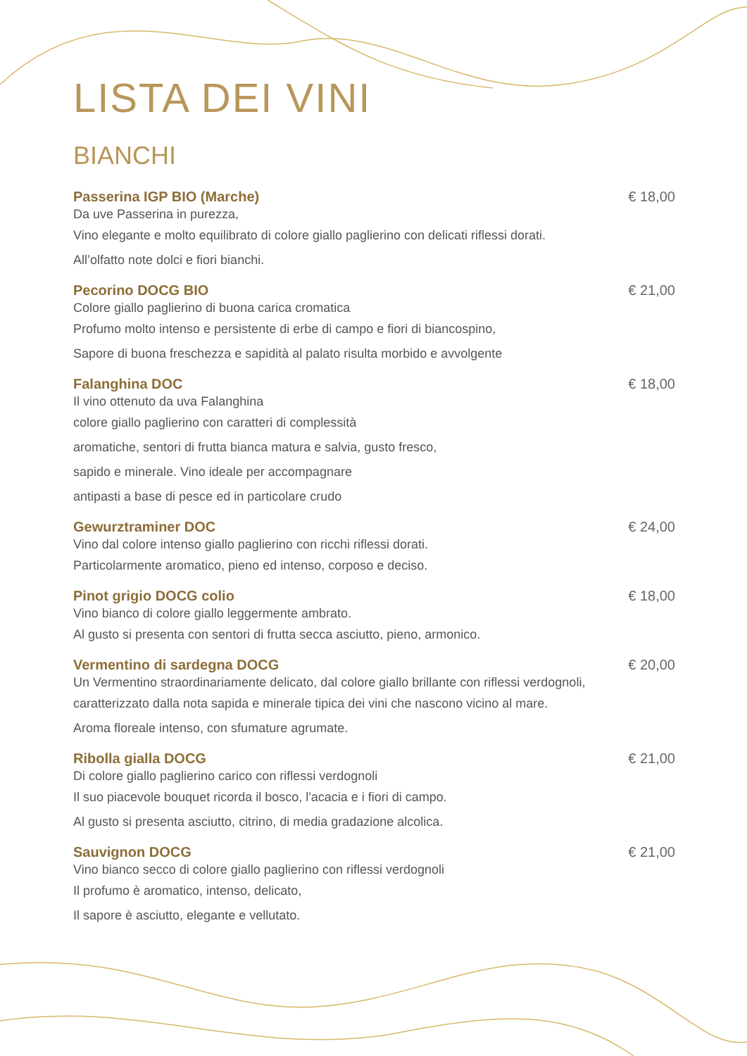LISTA DEI VINI
BIANCHI
Passerina IGP BIO (Marche) € 18,00
Da uve Passerina in purezza,
Vino elegante e molto equilibrato di colore giallo paglierino con delicati riflessi dorati.
All’olfatto note dolci e fiori bianchi.
Pecorino DOCG BIO € 21,00
Colore giallo paglierino di buona carica cromatica
Profumo molto intenso e persistente di erbe di campo e fiori di biancospino,
Sapore di buona freschezza e sapidità al palato risulta morbido e avvolgente
Falanghina DOC € 18,00
Il vino ottenuto da uva Falanghina
colore giallo paglierino con caratteri di complessità
aromatiche, sentori di frutta bianca matura e salvia, gusto fresco,
sapido e minerale. Vino ideale per accompagnare
antipasti a base di pesce ed in particolare crudo
Gewurztraminer DOC € 24,00
Vino dal colore intenso giallo paglierino con ricchi riflessi dorati.
Particolarmente aromatico, pieno ed intenso, corposo e deciso.
Pinot grigio DOCG colio € 18,00
Vino bianco di colore giallo leggermente ambrato.
Al gusto si presenta con sentori di frutta secca asciutto, pieno, armonico.
Vermentino di sardegna DOCG € 20,00
Un Vermentino straordinariamente delicato, dal colore giallo brillante con riflessi verdognoli,
caratterizzato dalla nota sapida e minerale tipica dei vini che nascono vicino al mare.
Aroma floreale intenso, con sfumature agrumate.
Ribolla gialla DOCG € 21,00
Di colore giallo paglierino carico con riflessi verdognoli
Il suo piacevole bouquet ricorda il bosco, l'acacia e i fiori di campo.
Al gusto si presenta asciutto, citrino, di media gradazione alcolica.
Sauvignon DOCG € 21,00
Vino bianco secco di colore giallo paglierino con riflessi verdognoli
Il profumo è aromatico, intenso, delicato,
Il sapore è asciutto, elegante e vellutato.